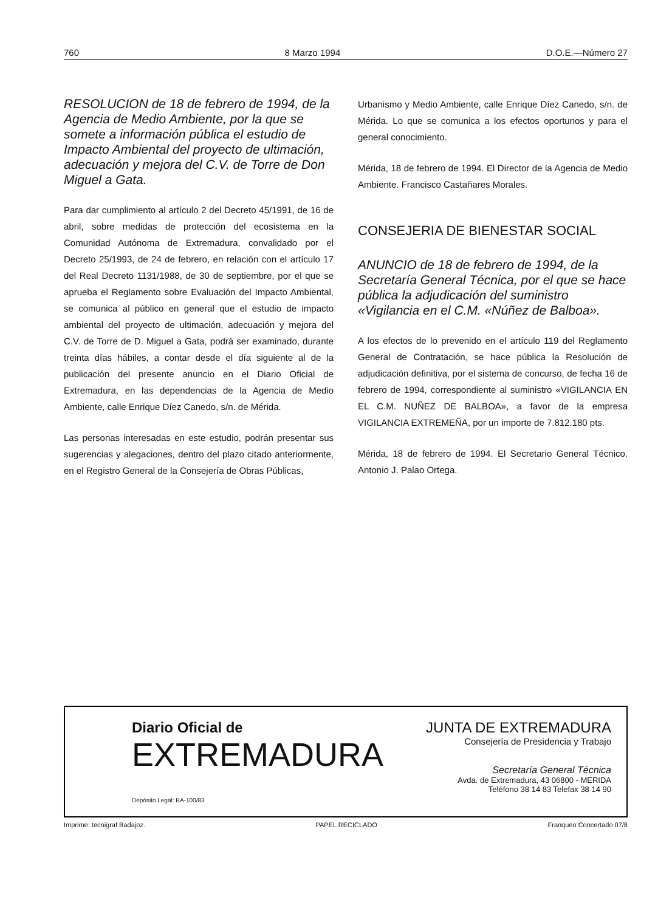760 8 Marzo 1994 D.O.E.—Número 27
RESOLUCION de 18 de febrero de 1994, de la Agencia de Medio Ambiente, por la que se somete a información pública el estudio de Impacto Ambiental del proyecto de ultimación, adecuación y mejora del C.V. de Torre de Don Miguel a Gata.
Para dar cumplimiento al artículo 2 del Decreto 45/1991, de 16 de abril, sobre medidas de protección del ecosistema en la Comunidad Autónoma de Extremadura, convalidado por el Decreto 25/1993, de 24 de febrero, en relación con el artículo 17 del Real Decreto 1131/1988, de 30 de septiembre, por el que se aprueba el Reglamento sobre Evaluación del Impacto Ambiental, se comunica al público en general que el estudio de impacto ambiental del proyecto de ultimación, adecuación y mejora del C.V. de Torre de D. Miguel a Gata, podrá ser examinado, durante treinta días hábiles, a contar desde el día siguiente al de la publicación del presente anuncio en el Diario Oficial de Extremadura, en las dependencias de la Agencia de Medio Ambiente, calle Enrique Díez Canedo, s/n. de Mérida.
Las personas interesadas en este estudio, podrán presentar sus sugerencias y alegaciones, dentro del plazo citado anteriormente, en el Registro General de la Consejería de Obras Públicas,
Urbanismo y Medio Ambiente, calle Enrique Díez Canedo, s/n. de Mérida. Lo que se comunica a los efectos oportunos y para el general conocimiento.
Mérida, 18 de febrero de 1994. El Director de la Agencia de Medio Ambiente. Francisco Castañares Morales.
CONSEJERIA DE BIENESTAR SOCIAL
ANUNCIO de 18 de febrero de 1994, de la Secretaría General Técnica, por el que se hace pública la adjudicación del suministro «Vigilancia en el C.M. «Núñez de Balboa».
A los efectos de lo prevenido en el artículo 119 del Reglamento General de Contratación, se hace pública la Resolución de adjudicación definitiva, por el sistema de concurso, de fecha 16 de febrero de 1994, correspondiente al suministro «VIGILANCIA EN EL C.M. NUÑEZ DE BALBOA», a favor de la empresa VIGILANCIA EXTREMEÑA, por un importe de 7.812.180 pts.
Mérida, 18 de febrero de 1994. El Secretario General Técnico. Antonio J. Palao Ortega.
Diario Oficial de
EXTREMADURA
Depósito Legal: BA-100/83
JUNTA DE EXTREMADURA
Consejería de Presidencia y Trabajo
Secretaría General Técnica
Avda. de Extremadura, 43 06800 - MERIDA
Teléfono 38 14 83 Telefax 38 14 90
Imprime: tecnigraf Badajoz. PAPEL RECICLADO Franqueo Concertado 07/8